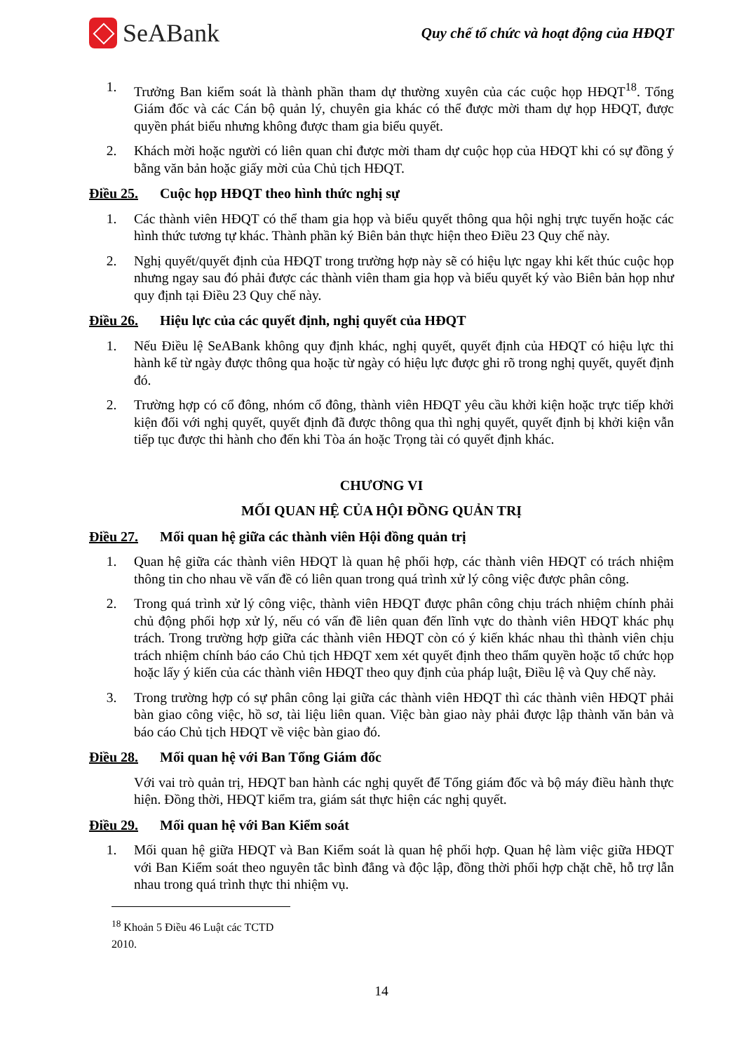SeABank
Quy chế tổ chức và hoạt động của HĐQT
1. Trưởng Ban kiểm soát là thành phần tham dự thường xuyên của các cuộc họp HĐQT<sup>18</sup>. Tổng Giám đốc và các Cán bộ quản lý, chuyên gia khác có thể được mời tham dự họp HĐQT, được quyền phát biểu nhưng không được tham gia biểu quyết.
2. Khách mời hoặc người có liên quan chỉ được mời tham dự cuộc họp của HĐQT khi có sự đồng ý bằng văn bản hoặc giấy mời của Chủ tịch HĐQT.
Điều 25. Cuộc họp HĐQT theo hình thức nghị sự
1. Các thành viên HĐQT có thể tham gia họp và biểu quyết thông qua hội nghị trực tuyến hoặc các hình thức tương tự khác. Thành phần ký Biên bản thực hiện theo Điều 23 Quy chế này.
2. Nghị quyết/quyết định của HĐQT trong trường hợp này sẽ có hiệu lực ngay khi kết thúc cuộc họp nhưng ngay sau đó phải được các thành viên tham gia họp và biểu quyết ký vào Biên bản họp như quy định tại Điều 23 Quy chế này.
Điều 26. Hiệu lực của các quyết định, nghị quyết của HĐQT
1. Nếu Điều lệ SeABank không quy định khác, nghị quyết, quyết định của HĐQT có hiệu lực thi hành kể từ ngày được thông qua hoặc từ ngày có hiệu lực được ghi rõ trong nghị quyết, quyết định đó.
2. Trường hợp có cổ đông, nhóm cổ đông, thành viên HĐQT yêu cầu khởi kiện hoặc trực tiếp khởi kiện đối với nghị quyết, quyết định đã được thông qua thì nghị quyết, quyết định bị khởi kiện vẫn tiếp tục được thi hành cho đến khi Tòa án hoặc Trọng tài có quyết định khác.
CHƯƠNG VI
MỐI QUAN HỆ CỦA HỘI ĐỒNG QUẢN TRỊ
Điều 27. Mối quan hệ giữa các thành viên Hội đồng quản trị
1. Quan hệ giữa các thành viên HĐQT là quan hệ phối hợp, các thành viên HĐQT có trách nhiệm thông tin cho nhau về vấn đề có liên quan trong quá trình xử lý công việc được phân công.
2. Trong quá trình xử lý công việc, thành viên HĐQT được phân công chịu trách nhiệm chính phải chủ động phối hợp xử lý, nếu có vấn đề liên quan đến lĩnh vực do thành viên HĐQT khác phụ trách. Trong trường hợp giữa các thành viên HĐQT còn có ý kiến khác nhau thì thành viên chịu trách nhiệm chính báo cáo Chủ tịch HĐQT xem xét quyết định theo thẩm quyền hoặc tổ chức họp hoặc lấy ý kiến của các thành viên HĐQT theo quy định của pháp luật, Điều lệ và Quy chế này.
3. Trong trường hợp có sự phân công lại giữa các thành viên HĐQT thì các thành viên HĐQT phải bàn giao công việc, hồ sơ, tài liệu liên quan. Việc bàn giao này phải được lập thành văn bản và báo cáo Chủ tịch HĐQT về việc bàn giao đó.
Điều 28. Mối quan hệ với Ban Tổng Giám đốc
Với vai trò quản trị, HĐQT ban hành các nghị quyết để Tổng giám đốc và bộ máy điều hành thực hiện. Đồng thời, HĐQT kiểm tra, giám sát thực hiện các nghị quyết.
Điều 29. Mối quan hệ với Ban Kiểm soát
1. Mối quan hệ giữa HĐQT và Ban Kiểm soát là quan hệ phối hợp. Quan hệ làm việc giữa HĐQT với Ban Kiểm soát theo nguyên tắc bình đẳng và độc lập, đồng thời phối hợp chặt chẽ, hỗ trợ lẫn nhau trong quá trình thực thi nhiệm vụ.
<sup>18</sup> Khoản 5 Điều 46 Luật các TCTD 2010.
14